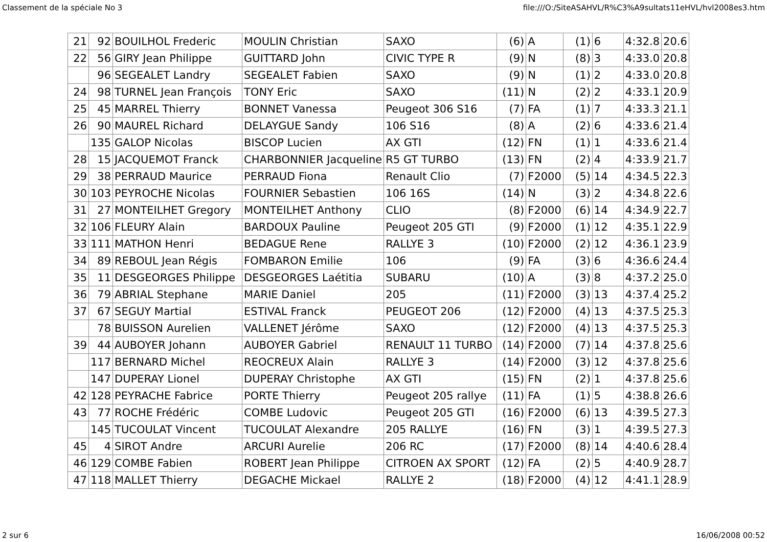Classement de la spéciale No 3 file:///O:/SiteASAHVL/R%C3%A9sultats11eHVL/hvl2008es3.htm
| 21 | 92 | BOUILHOL Frederic | MOULIN Christian | SAXO | (6) | A | (1) | 6 | 4:32.8 | 20.6 |
| 22 | 56 | GIRY Jean Philippe | GUITTARD John | CIVIC TYPE R | (9) | N | (8) | 3 | 4:33.0 | 20.8 |
| | 96 | SEGEALET Landry | SEGEALET Fabien | SAXO | (9) | N | (1) | 2 | 4:33.0 | 20.8 |
| 24 | 98 | TURNEL Jean François | TONY Eric | SAXO | (11) | N | (2) | 2 | 4:33.1 | 20.9 |
| 25 | 45 | MARREL Thierry | BONNET Vanessa | Peugeot 306 S16 | (7) | FA | (1) | 7 | 4:33.3 | 21.1 |
| 26 | 90 | MAUREL Richard | DELAYGUE Sandy | 106 S16 | (8) | A | (2) | 6 | 4:33.6 | 21.4 |
| | 135 | GALOP Nicolas | BISCOP Lucien | AX GTI | (12) | FN | (1) | 1 | 4:33.6 | 21.4 |
| 28 | 15 | JACQUEMOT Franck | CHARBONNIER Jacqueline | R5 GT TURBO | (13) | FN | (2) | 4 | 4:33.9 | 21.7 |
| 29 | 38 | PERRAUD Maurice | PERRAUD Fiona | Renault Clio | (7) | F2000 | (5) | 14 | 4:34.5 | 22.3 |
| 30 | 103 | PEYROCHE Nicolas | FOURNIER Sebastien | 106 16S | (14) | N | (3) | 2 | 4:34.8 | 22.6 |
| 31 | 27 | MONTEILHET Gregory | MONTEILHET Anthony | CLIO | (8) | F2000 | (6) | 14 | 4:34.9 | 22.7 |
| 32 | 106 | FLEURY Alain | BARDOUX Pauline | Peugeot 205 GTI | (9) | F2000 | (1) | 12 | 4:35.1 | 22.9 |
| 33 | 111 | MATHON Henri | BEDAGUE Rene | RALLYE 3 | (10) | F2000 | (2) | 12 | 4:36.1 | 23.9 |
| 34 | 89 | REBOUL Jean Régis | FOMBARON Emilie | 106 | (9) | FA | (3) | 6 | 4:36.6 | 24.4 |
| 35 | 11 | DESGEORGES Philippe | DESGEORGES Laétitia | SUBARU | (10) | A | (3) | 8 | 4:37.2 | 25.0 |
| 36 | 79 | ABRIAL Stephane | MARIE Daniel | 205 | (11) | F2000 | (3) | 13 | 4:37.4 | 25.2 |
| 37 | 67 | SEGUY Martial | ESTIVAL Franck | PEUGEOT 206 | (12) | F2000 | (4) | 13 | 4:37.5 | 25.3 |
| | 78 | BUISSON Aurelien | VALLENET Jérôme | SAXO | (12) | F2000 | (4) | 13 | 4:37.5 | 25.3 |
| 39 | 44 | AUBOYER Johann | AUBOYER Gabriel | RENAULT 11 TURBO | (14) | F2000 | (7) | 14 | 4:37.8 | 25.6 |
| | 117 | BERNARD Michel | REOCREUX Alain | RALLYE 3 | (14) | F2000 | (3) | 12 | 4:37.8 | 25.6 |
| | 147 | DUPERAY Lionel | DUPERAY Christophe | AX GTI | (15) | FN | (2) | 1 | 4:37.8 | 25.6 |
| 42 | 128 | PEYRACHE Fabrice | PORTE Thierry | Peugeot 205 rallye | (11) | FA | (1) | 5 | 4:38.8 | 26.6 |
| 43 | 77 | ROCHE Frédéric | COMBE Ludovic | Peugeot 205 GTI | (16) | F2000 | (6) | 13 | 4:39.5 | 27.3 |
| | 145 | TUCOULAT Vincent | TUCOULAT Alexandre | 205 RALLYE | (16) | FN | (3) | 1 | 4:39.5 | 27.3 |
| 45 | 4 | SIROT Andre | ARCURI Aurelie | 206 RC | (17) | F2000 | (8) | 14 | 4:40.6 | 28.4 |
| 46 | 129 | COMBE Fabien | ROBERT Jean Philippe | CITROEN AX SPORT | (12) | FA | (2) | 5 | 4:40.9 | 28.7 |
| 47 | 118 | MALLET Thierry | DEGACHE Mickael | RALLYE 2 | (18) | F2000 | (4) | 12 | 4:41.1 | 28.9 |
2 sur 6 16/06/2008 00:52